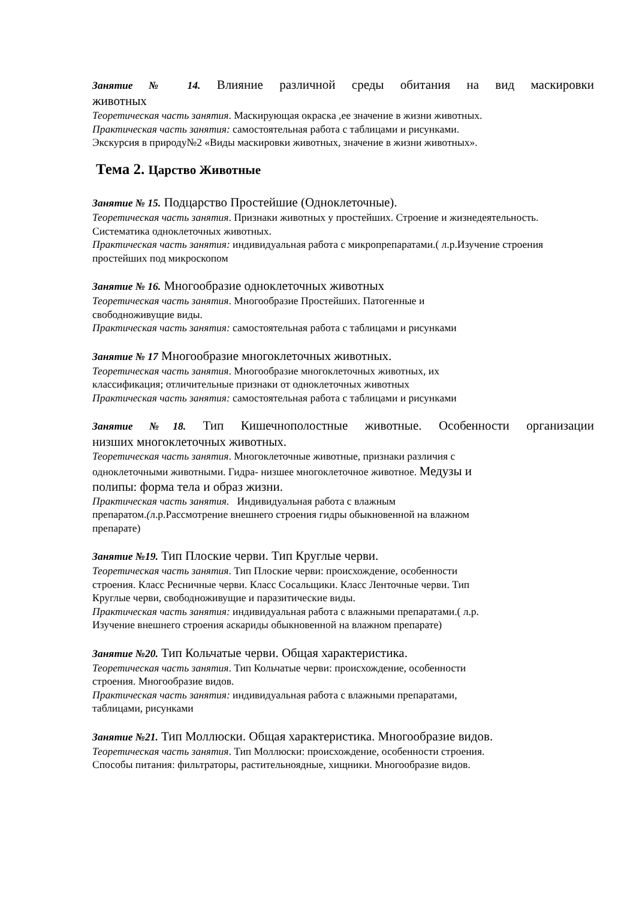Занятие № 14. Влияние различной среды обитания на вид маскировки
животных
Теоретическая часть занятия. Маскирующая окраска ,ее значение в жизни животных.
Практическая часть занятия: самостоятельная работа с таблицами и рисунками.
Экскурсия в природу№2 «Виды маскировки животных, значение в жизни животных».
Тема 2. Царство Животные
Занятие № 15. Подцарство Простейшие (Одноклеточные).
Теоретическая часть занятия. Признаки животных у простейших. Строение и жизнедеятельность. Систематика одноклеточных животных.
Практическая часть занятия: индивидуальная работа с микропрепаратами.( л.р.Изучение строения простейших под микроскопом
Занятие № 16. Многообразие одноклеточных животных
Теоретическая часть занятия. Многообразие Простейших. Патогенные и
свободноживущие виды.
Практическая часть занятия: самостоятельная работа с таблицами и рисунками
Занятие № 17 Многообразие многоклеточных животных.
Теоретическая часть занятия. Многообразие многоклеточных животных, их
классификация; отличительные признаки от одноклеточных животных
Практическая часть занятия: самостоятельная работа с таблицами и рисунками
Занятие №18. Тип Кишечнополостные животные. Особенности организации
низших многоклеточных животных.
Теоретическая часть занятия. Многоклеточные животные, признаки различия с
одноклеточными животными. Гидра- низшее многоклеточное животное. Медузы и
полипы: форма тела и образ жизни.
Практическая часть занятия. Индивидуальная работа с влажным
препаратом.(л.р.Рассмотрение внешнего строения гидры обыкновенной на влажном
препарате)
Занятие №19. Тип Плоские черви. Тип Круглые черви.
Теоретическая часть занятия. Тип Плоские черви: происхождение, особенности
строения. Класс Ресничные черви. Класс Сосальщики. Класс Ленточные черви. Тип
Круглые черви, свободноживущие и паразитические виды.
Практическая часть занятия: индивидуальная работа с влажными препаратами.( л.р.
Изучение внешнего строения аскариды обыкновенной на влажном препарате)
Занятие №20. Тип Кольчатые черви. Общая характеристика.
Теоретическая часть занятия. Тип Кольчатые черви: происхождение, особенности
строения. Многообразие видов.
Практическая часть занятия: индивидуальная работа с влажными препаратами,
таблицами, рисунками
Занятие №21. Тип Моллюски. Общая характеристика. Многообразие видов.
Теоретическая часть занятия. Тип Моллюски: происхождение, особенности строения.
Способы питания: фильтраторы, растительноядные, хищники. Многообразие видов.